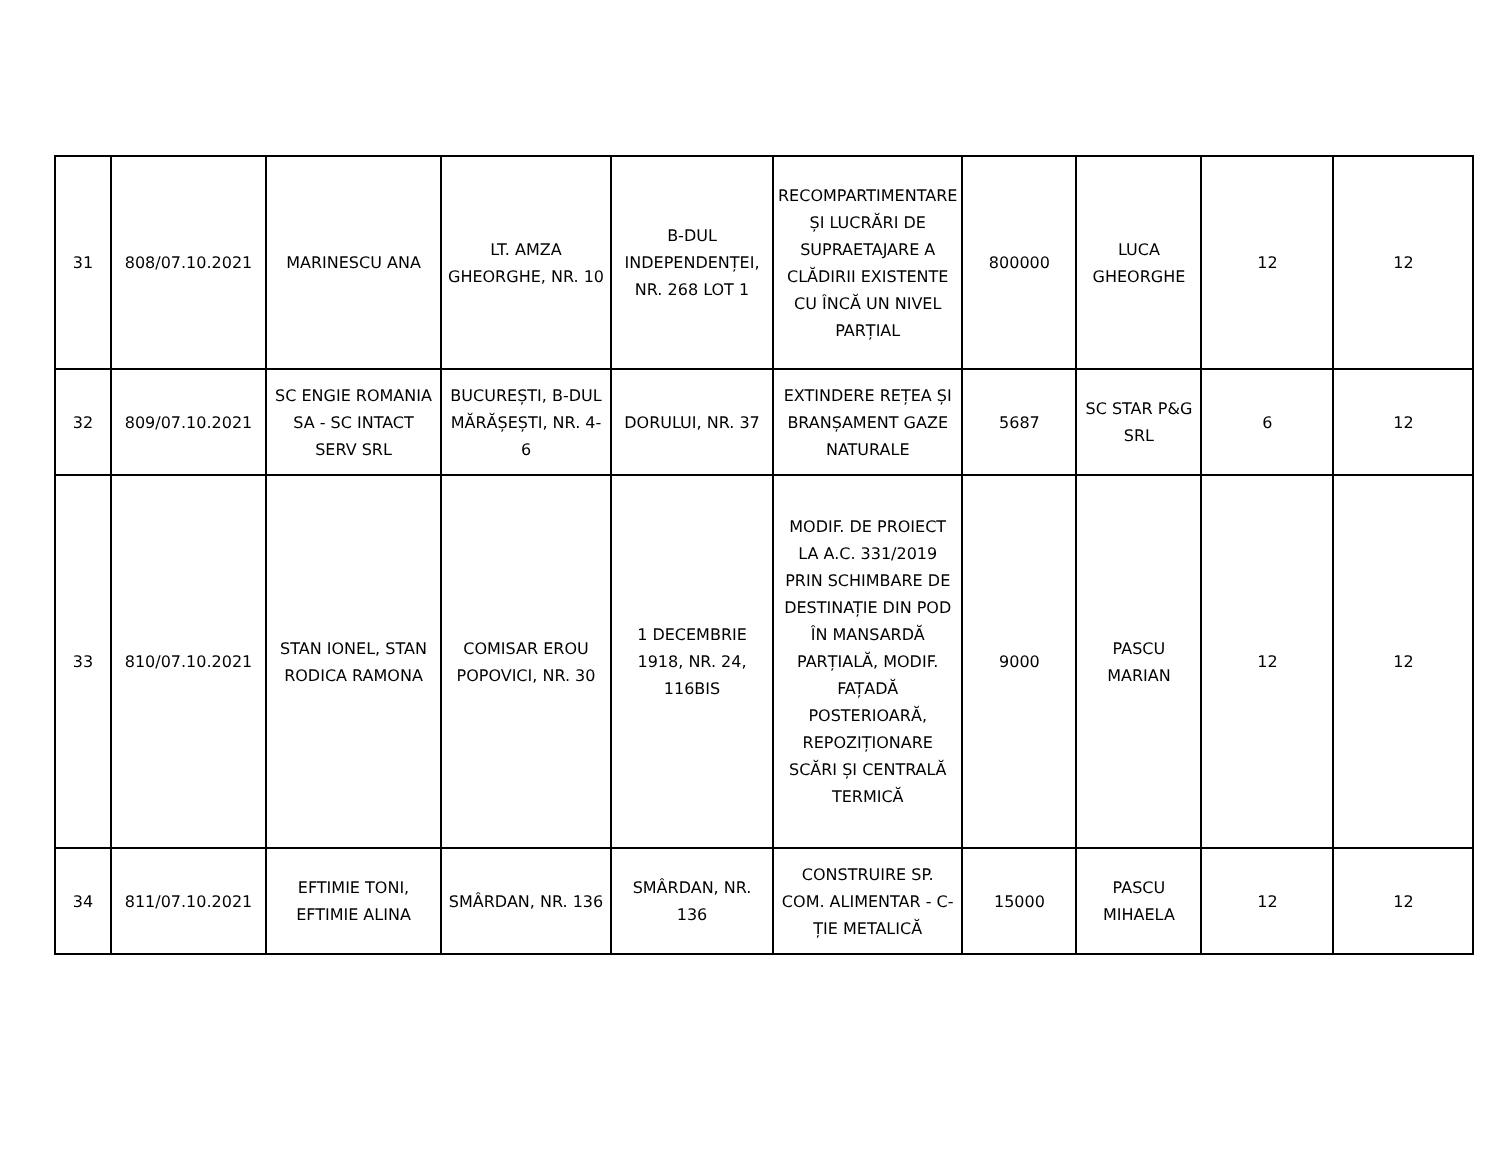| 31 | 808/07.10.2021 | MARINESCU ANA | LT. AMZA GHEORGHE, NR. 10 | B-DUL INDEPENDENȚEI, NR. 268 LOT 1 | RECOMPARTIMENTARE ȘI LUCRĂRI DE SUPRAETAJARE A CLĂDIRII EXISTENTE CU ÎNCĂ UN NIVEL PARȚIAL | 800000 | LUCA GHEORGHE | 12 | 12 |
| 32 | 809/07.10.2021 | SC ENGIE ROMANIA SA - SC INTACT SERV SRL | BUCUREȘTI, B-DUL MĂRĂȘEȘTI, NR. 4-6 | DORULUI, NR. 37 | EXTINDERE REȚEA ȘI BRANȘAMENT GAZE NATURALE | 5687 | SC STAR P&G SRL | 6 | 12 |
| 33 | 810/07.10.2021 | STAN IONEL, STAN RODICA RAMONA | COMISAR EROU POPOVICI, NR. 30 | 1 DECEMBRIE 1918, NR. 24, 116BIS | MODIF. DE PROIECT LA A.C. 331/2019 PRIN SCHIMBARE DE DESTINAȚIE DIN POD ÎN MANSARDĂ PARȚIALĂ, MODIF. FAȚADĂ POSTERIOARĂ, REPOZIȚIONARE SCĂRI ȘI CENTRALĂ TERMICĂ | 9000 | PASCU MARIAN | 12 | 12 |
| 34 | 811/07.10.2021 | EFTIMIE TONI, EFTIMIE ALINA | SMÂRDAN, NR. 136 | SMÂRDAN, NR. 136 | CONSTRUIRE SP. COM. ALIMENTAR - C-ȚIE METALICĂ | 15000 | PASCU MIHAELA | 12 | 12 |